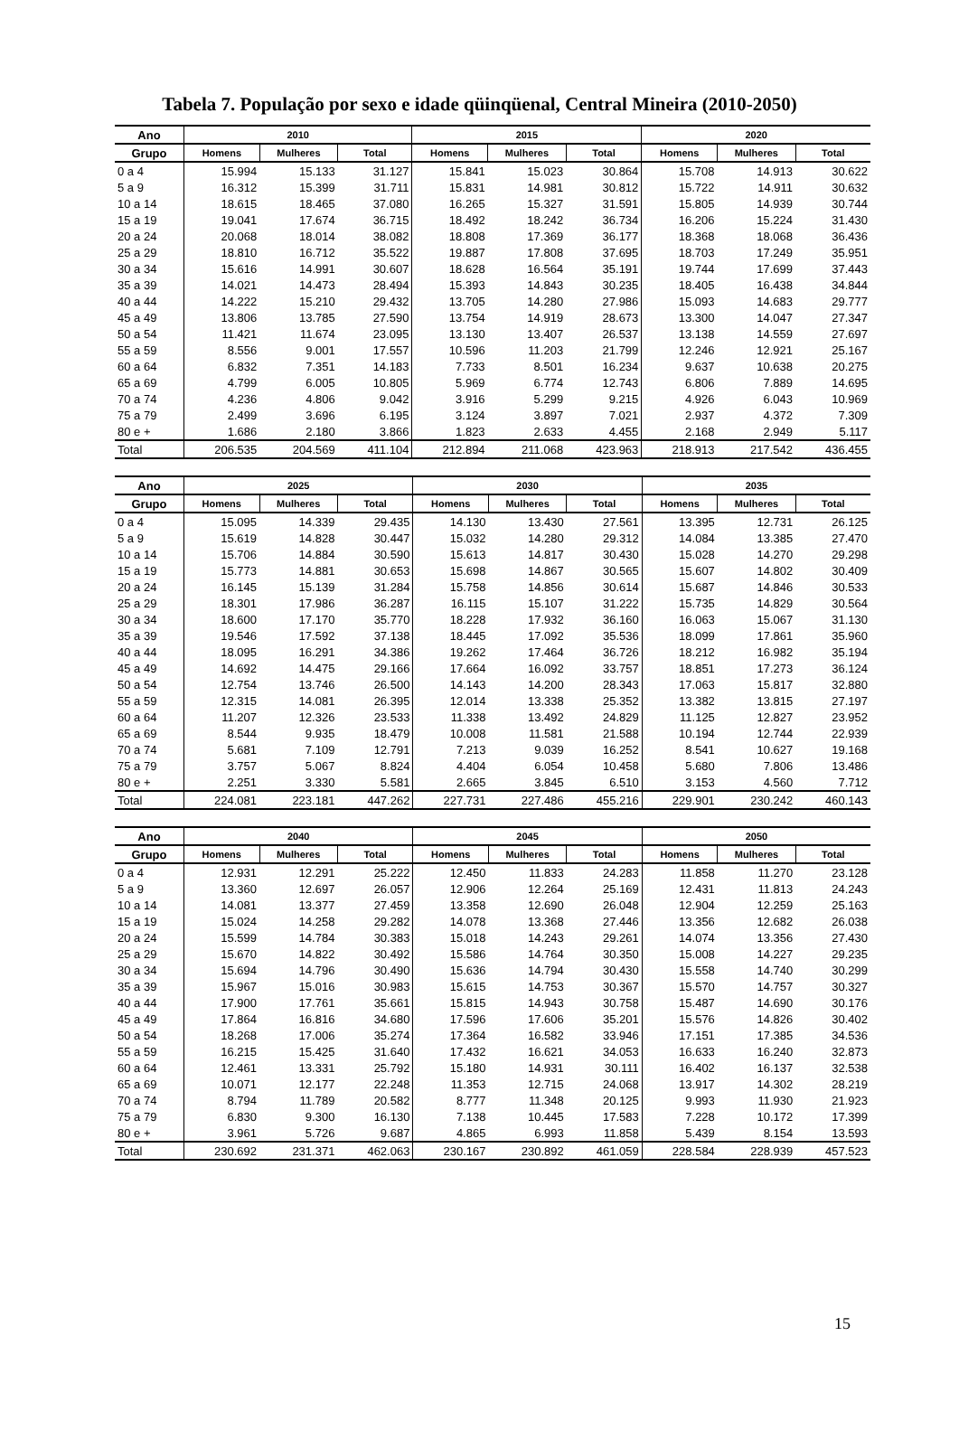Tabela 7. População por sexo e idade qüinqüenal, Central Mineira (2010-2050)
| Ano | 2010 | | | 2015 | | | 2020 | | |
| --- | --- | --- | --- | --- | --- | --- | --- | --- | --- |
| Grupo | Homens | Mulheres | Total | Homens | Mulheres | Total | Homens | Mulheres | Total |
| 0 a 4 | 15.994 | 15.133 | 31.127 | 15.841 | 15.023 | 30.864 | 15.708 | 14.913 | 30.622 |
| 5 a 9 | 16.312 | 15.399 | 31.711 | 15.831 | 14.981 | 30.812 | 15.722 | 14.911 | 30.632 |
| 10 a 14 | 18.615 | 18.465 | 37.080 | 16.265 | 15.327 | 31.591 | 15.805 | 14.939 | 30.744 |
| 15 a 19 | 19.041 | 17.674 | 36.715 | 18.492 | 18.242 | 36.734 | 16.206 | 15.224 | 31.430 |
| 20 a 24 | 20.068 | 18.014 | 38.082 | 18.808 | 17.369 | 36.177 | 18.368 | 18.068 | 36.436 |
| 25 a 29 | 18.810 | 16.712 | 35.522 | 19.887 | 17.808 | 37.695 | 18.703 | 17.249 | 35.951 |
| 30 a 34 | 15.616 | 14.991 | 30.607 | 18.628 | 16.564 | 35.191 | 19.744 | 17.699 | 37.443 |
| 35 a 39 | 14.021 | 14.473 | 28.494 | 15.393 | 14.843 | 30.235 | 18.405 | 16.438 | 34.844 |
| 40 a 44 | 14.222 | 15.210 | 29.432 | 13.705 | 14.280 | 27.986 | 15.093 | 14.683 | 29.777 |
| 45 a 49 | 13.806 | 13.785 | 27.590 | 13.754 | 14.919 | 28.673 | 13.300 | 14.047 | 27.347 |
| 50 a 54 | 11.421 | 11.674 | 23.095 | 13.130 | 13.407 | 26.537 | 13.138 | 14.559 | 27.697 |
| 55 a 59 | 8.556 | 9.001 | 17.557 | 10.596 | 11.203 | 21.799 | 12.246 | 12.921 | 25.167 |
| 60 a 64 | 6.832 | 7.351 | 14.183 | 7.733 | 8.501 | 16.234 | 9.637 | 10.638 | 20.275 |
| 65 a 69 | 4.799 | 6.005 | 10.805 | 5.969 | 6.774 | 12.743 | 6.806 | 7.889 | 14.695 |
| 70 a 74 | 4.236 | 4.806 | 9.042 | 3.916 | 5.299 | 9.215 | 4.926 | 6.043 | 10.969 |
| 75 a 79 | 2.499 | 3.696 | 6.195 | 3.124 | 3.897 | 7.021 | 2.937 | 4.372 | 7.309 |
| 80 e + | 1.686 | 2.180 | 3.866 | 1.823 | 2.633 | 4.455 | 2.168 | 2.949 | 5.117 |
| Total | 206.535 | 204.569 | 411.104 | 212.894 | 211.068 | 423.963 | 218.913 | 217.542 | 436.455 |
| Ano | 2025 | | | 2030 | | | 2035 | | |
| --- | --- | --- | --- | --- | --- | --- | --- | --- | --- |
| Grupo | Homens | Mulheres | Total | Homens | Mulheres | Total | Homens | Mulheres | Total |
| 0 a 4 | 15.095 | 14.339 | 29.435 | 14.130 | 13.430 | 27.561 | 13.395 | 12.731 | 26.125 |
| 5 a 9 | 15.619 | 14.828 | 30.447 | 15.032 | 14.280 | 29.312 | 14.084 | 13.385 | 27.470 |
| 10 a 14 | 15.706 | 14.884 | 30.590 | 15.613 | 14.817 | 30.430 | 15.028 | 14.270 | 29.298 |
| 15 a 19 | 15.773 | 14.881 | 30.653 | 15.698 | 14.867 | 30.565 | 15.607 | 14.802 | 30.409 |
| 20 a 24 | 16.145 | 15.139 | 31.284 | 15.758 | 14.856 | 30.614 | 15.687 | 14.846 | 30.533 |
| 25 a 29 | 18.301 | 17.986 | 36.287 | 16.115 | 15.107 | 31.222 | 15.735 | 14.829 | 30.564 |
| 30 a 34 | 18.600 | 17.170 | 35.770 | 18.228 | 17.932 | 36.160 | 16.063 | 15.067 | 31.130 |
| 35 a 39 | 19.546 | 17.592 | 37.138 | 18.445 | 17.092 | 35.536 | 18.099 | 17.861 | 35.960 |
| 40 a 44 | 18.095 | 16.291 | 34.386 | 19.262 | 17.464 | 36.726 | 18.212 | 16.982 | 35.194 |
| 45 a 49 | 14.692 | 14.475 | 29.166 | 17.664 | 16.092 | 33.757 | 18.851 | 17.273 | 36.124 |
| 50 a 54 | 12.754 | 13.746 | 26.500 | 14.143 | 14.200 | 28.343 | 17.063 | 15.817 | 32.880 |
| 55 a 59 | 12.315 | 14.081 | 26.395 | 12.014 | 13.338 | 25.352 | 13.382 | 13.815 | 27.197 |
| 60 a 64 | 11.207 | 12.326 | 23.533 | 11.338 | 13.492 | 24.829 | 11.125 | 12.827 | 23.952 |
| 65 a 69 | 8.544 | 9.935 | 18.479 | 10.008 | 11.581 | 21.588 | 10.194 | 12.744 | 22.939 |
| 70 a 74 | 5.681 | 7.109 | 12.791 | 7.213 | 9.039 | 16.252 | 8.541 | 10.627 | 19.168 |
| 75 a 79 | 3.757 | 5.067 | 8.824 | 4.404 | 6.054 | 10.458 | 5.680 | 7.806 | 13.486 |
| 80 e + | 2.251 | 3.330 | 5.581 | 2.665 | 3.845 | 6.510 | 3.153 | 4.560 | 7.712 |
| Total | 224.081 | 223.181 | 447.262 | 227.731 | 227.486 | 455.216 | 229.901 | 230.242 | 460.143 |
| Ano | 2040 | | | 2045 | | | 2050 | | |
| --- | --- | --- | --- | --- | --- | --- | --- | --- | --- |
| Grupo | Homens | Mulheres | Total | Homens | Mulheres | Total | Homens | Mulheres | Total |
| 0 a 4 | 12.931 | 12.291 | 25.222 | 12.450 | 11.833 | 24.283 | 11.858 | 11.270 | 23.128 |
| 5 a 9 | 13.360 | 12.697 | 26.057 | 12.906 | 12.264 | 25.169 | 12.431 | 11.813 | 24.243 |
| 10 a 14 | 14.081 | 13.377 | 27.459 | 13.358 | 12.690 | 26.048 | 12.904 | 12.259 | 25.163 |
| 15 a 19 | 15.024 | 14.258 | 29.282 | 14.078 | 13.368 | 27.446 | 13.356 | 12.682 | 26.038 |
| 20 a 24 | 15.599 | 14.784 | 30.383 | 15.018 | 14.243 | 29.261 | 14.074 | 13.356 | 27.430 |
| 25 a 29 | 15.670 | 14.822 | 30.492 | 15.586 | 14.764 | 30.350 | 15.008 | 14.227 | 29.235 |
| 30 a 34 | 15.694 | 14.796 | 30.490 | 15.636 | 14.794 | 30.430 | 15.558 | 14.740 | 30.299 |
| 35 a 39 | 15.967 | 15.016 | 30.983 | 15.615 | 14.753 | 30.367 | 15.570 | 14.757 | 30.327 |
| 40 a 44 | 17.900 | 17.761 | 35.661 | 15.815 | 14.943 | 30.758 | 15.487 | 14.690 | 30.176 |
| 45 a 49 | 17.864 | 16.816 | 34.680 | 17.596 | 17.606 | 35.201 | 15.576 | 14.826 | 30.402 |
| 50 a 54 | 18.268 | 17.006 | 35.274 | 17.364 | 16.582 | 33.946 | 17.151 | 17.385 | 34.536 |
| 55 a 59 | 16.215 | 15.425 | 31.640 | 17.432 | 16.621 | 34.053 | 16.633 | 16.240 | 32.873 |
| 60 a 64 | 12.461 | 13.331 | 25.792 | 15.180 | 14.931 | 30.111 | 16.402 | 16.137 | 32.538 |
| 65 a 69 | 10.071 | 12.177 | 22.248 | 11.353 | 12.715 | 24.068 | 13.917 | 14.302 | 28.219 |
| 70 a 74 | 8.794 | 11.789 | 20.582 | 8.777 | 11.348 | 20.125 | 9.993 | 11.930 | 21.923 |
| 75 a 79 | 6.830 | 9.300 | 16.130 | 7.138 | 10.445 | 17.583 | 7.228 | 10.172 | 17.399 |
| 80 e + | 3.961 | 5.726 | 9.687 | 4.865 | 6.993 | 11.858 | 5.439 | 8.154 | 13.593 |
| Total | 230.692 | 231.371 | 462.063 | 230.167 | 230.892 | 461.059 | 228.584 | 228.939 | 457.523 |
15